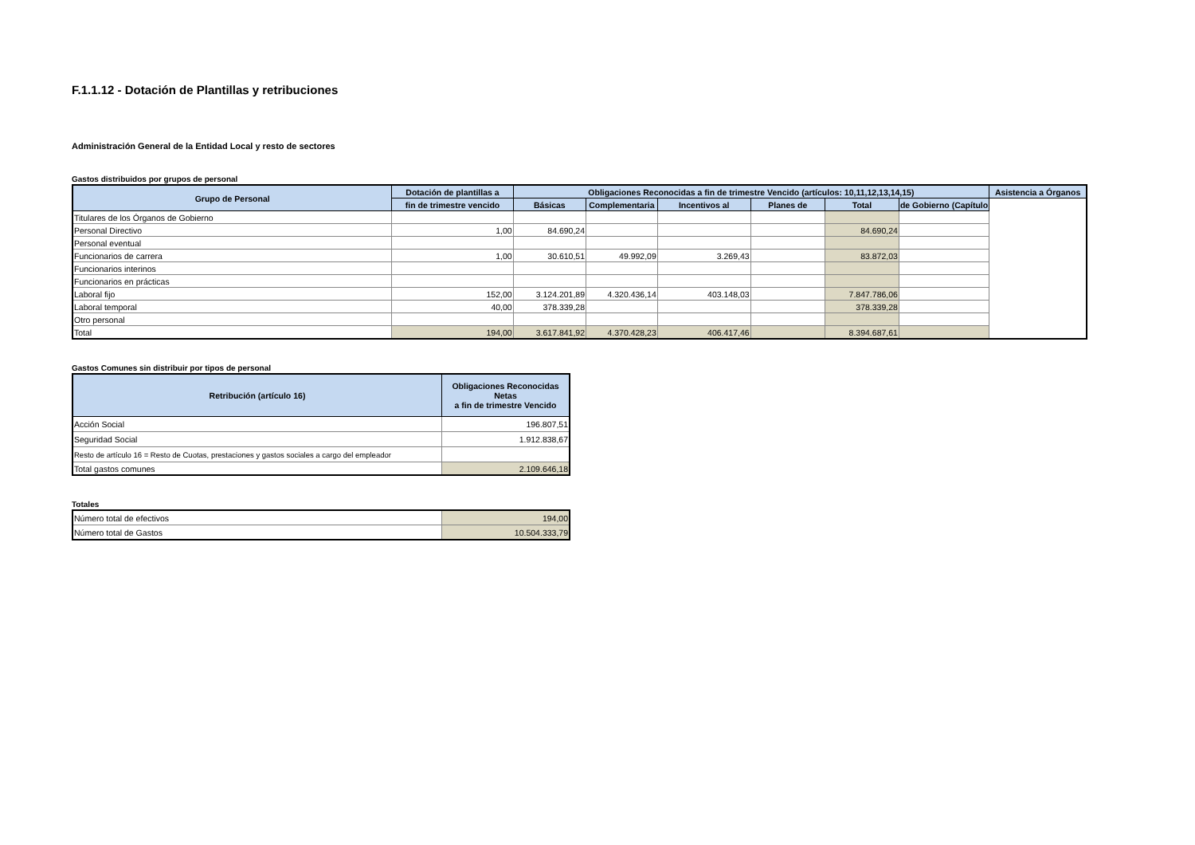F.1.1.12 - Dotación de Plantillas y retribuciones
Administración General de la Entidad Local y resto de sectores
Gastos distribuidos por grupos de personal
| Grupo de Personal | Dotación de plantillas a | Obligaciones Reconocidas a fin de trimestre Vencido (artículos: 10,11,12,13,14,15) | | | | | | Asistencia a Órganos |
| --- | --- | --- | --- | --- | --- | --- | --- | --- |
| | fin de trimestre vencido | Básicas | Complementaria | Incentivos al | Planes de | Total | de Gobierno (Capítulo | |
| Titulares de los Órganos de Gobierno | | | | | | | | |
| Personal Directivo | 1,00 | 84.690,24 | | | | 84.690,24 | | |
| Personal eventual | | | | | | | | |
| Funcionarios de carrera | 1,00 | 30.610,51 | 49.992,09 | 3.269,43 | | 83.872,03 | | |
| Funcionarios interinos | | | | | | | | |
| Funcionarios en prácticas | | | | | | | | |
| Laboral fijo | 152,00 | 3.124.201,89 | 4.320.436,14 | 403.148,03 | | 7.847.786,06 | | |
| Laboral temporal | 40,00 | 378.339,28 | | | | 378.339,28 | | |
| Otro personal | | | | | | | | |
| Total | 194,00 | 3.617.841,92 | 4.370.428,23 | 406.417,46 | | 8.394.687,61 | | |
Gastos Comunes sin distribuir por tipos de personal
| Retribución (artículo 16) | Obligaciones Reconocidas Netas a fin de trimestre Vencido |
| --- | --- |
| Acción Social | 196.807,51 |
| Seguridad Social | 1.912.838,67 |
| Resto de artículo 16 = Resto de Cuotas, prestaciones y gastos sociales a cargo del empleador | |
| Total gastos comunes | 2.109.646,18 |
Totales
| Número total de efectivos | 194,00 |
| Número total de Gastos | 10.504.333,79 |